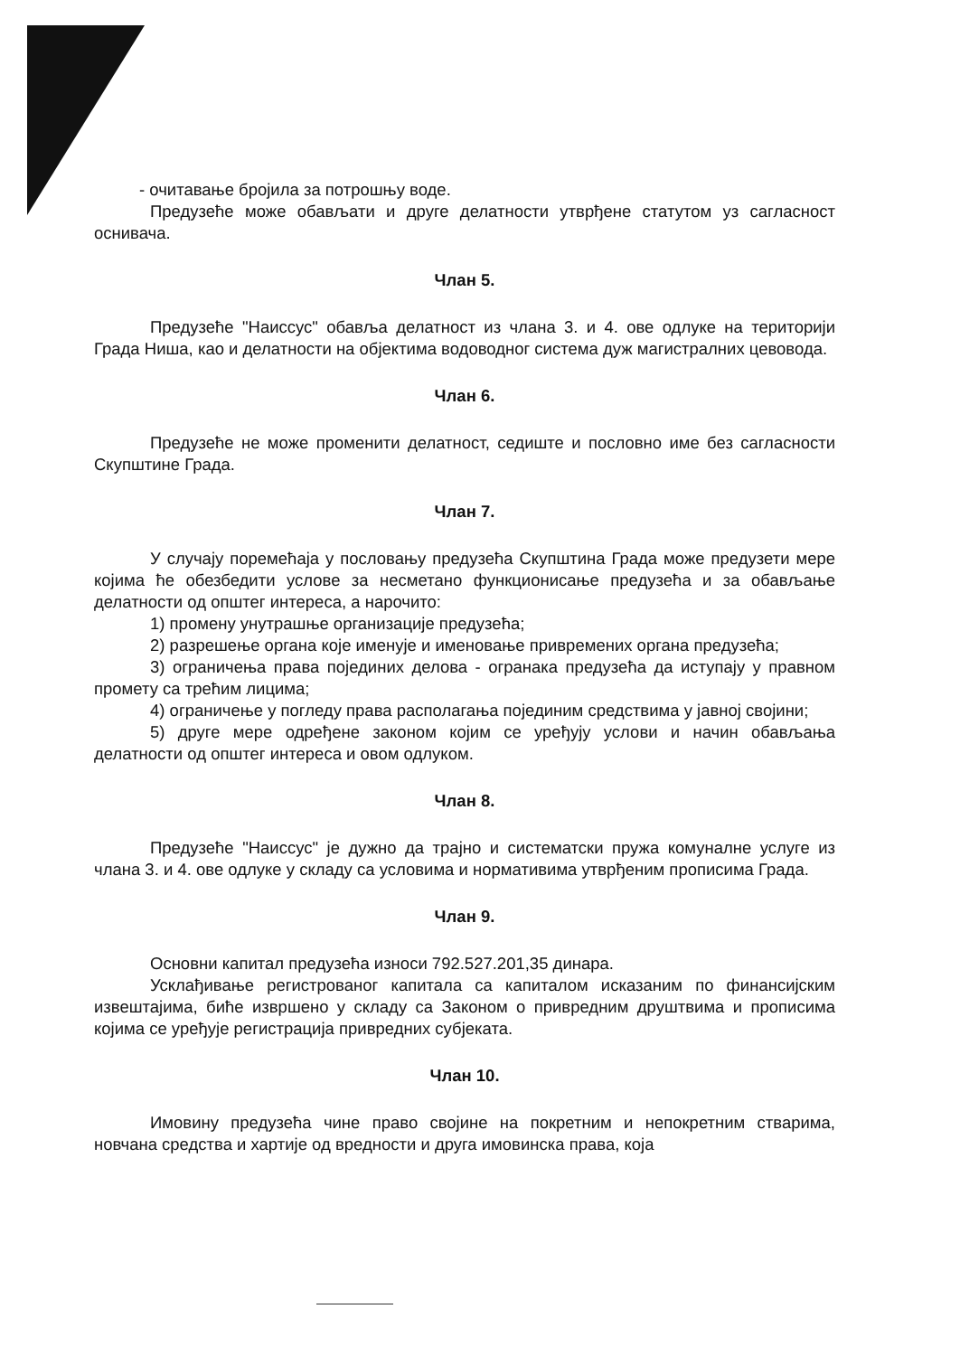- очитавање бројила за потрошњу воде.
Предузеће може обављати и друге делатности утврђене статутом уз сагласност оснивача.
Члан 5.
Предузеће "Наиссус" обавља делатност из члана 3. и 4. ове одлуке на територији Града Ниша, као и делатности на објектима водоводног система дуж магистралних цевовода.
Члан 6.
Предузеће не може променити делатност, седиште и пословно име без сагласности Скупштине Града.
Члан 7.
У случају поремећаја у пословању предузећа Скупштина Града може предузети мере којима ће обезбедити услове за несметано функционисање предузећа и за обављање делатности од општег интереса, а нарочито:
1) промену унутрашње организације предузећа;
2) разрешење органа које именује и именовање привремених органа предузећа;
3) ограничења права појединих делова - огранака предузећа да иступају у правном промету са трећим лицима;
4) ограничење у погледу права располагања појединим средствима у јавној својини;
5) друге мере одређене законом којим се уређују услови и начин обављања делатности од општег интереса и овом одлуком.
Члан 8.
Предузеће "Наиссус" је дужно да трајно и систематски пружа комуналне услуге из члана 3. и 4. ове одлуке у складу са условима и нормативима утврђеним прописима Града.
Члан 9.
Основни капитал предузећа износи 792.527.201,35 динара.
Усклађивање регистрованог капитала са капиталом исказаним по финансијским извештајима, биће извршено у складу са Законом о привредним друштвима и прописима којима се уређује регистрација привредних субјеката.
Члан 10.
Имовину предузећа чине право својине на покретним и непокретним стварима, новчана средства и хартије од вредности и друга имовинска права, која